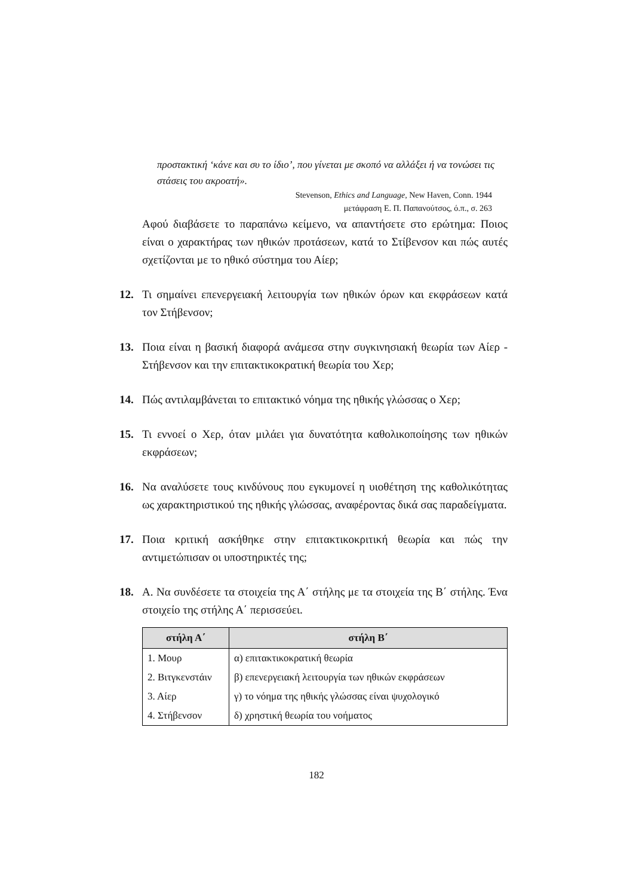προστακτική ‘κάνε και συ το ίδιο’, που γίνεται με σκοπό να αλλάξει ή να τονώσει τις στάσεις του ακροατή».
Stevenson, Ethics and Language, New Haven, Conn. 1944
μετάφραση Ε. Π. Παπανούτσος, ό.π., σ. 263
Αφού διαβάσετε το παραπάνω κείμενο, να απαντήσετε στο ερώτημα: Ποιος είναι ο χαρακτήρας των ηθικών προτάσεων, κατά το Στίβενσον και πώς αυτές σχετίζονται με το ηθικό σύστημα του Αίερ;
12. Τι σημαίνει επενεργειακή λειτουργία των ηθικών όρων και εκφράσεων κατά τον Στήβενσον;
13. Ποια είναι η βασική διαφορά ανάμεσα στην συγκινησιακή θεωρία των Αίερ - Στήβενσον και την επιτακτικοκρατική θεωρία του Χερ;
14. Πώς αντιλαμβάνεται το επιτακτικό νόημα της ηθικής γλώσσας ο Χερ;
15. Τι εννοεί ο Χερ, όταν μιλάει για δυνατότητα καθολικοποίησης των ηθικών εκφράσεων;
16. Να αναλύσετε τους κινδύνους που εγκυμονεί η υιοθέτηση της καθολικότητας ως χαρακτηριστικού της ηθικής γλώσσας, αναφέροντας δικά σας παραδείγματα.
17. Ποια κριτική ασκήθηκε στην επιτακτικοκριτική θεωρία και πώς την αντιμετώπισαν οι υποστηρικτές της;
18. Α. Να συνδέσετε τα στοιχεία της Α΄ στήλης με τα στοιχεία της Β΄ στήλης. Ένα στοιχείο της στήλης Α΄ περισσεύει.
| στήλη Α΄ | στήλη Β΄ |
| --- | --- |
| 1. Μουρ | α) επιτακτικοκρατική θεωρία |
| 2. Βιτγκενστάιν | β) επενεργειακή λειτουργία των ηθικών εκφράσεων |
| 3. Αίερ | γ) το νόημα της ηθικής γλώσσας είναι ψυχολογικό |
| 4. Στήβενσον | δ) χρηστική θεωρία του νοήματος |
182